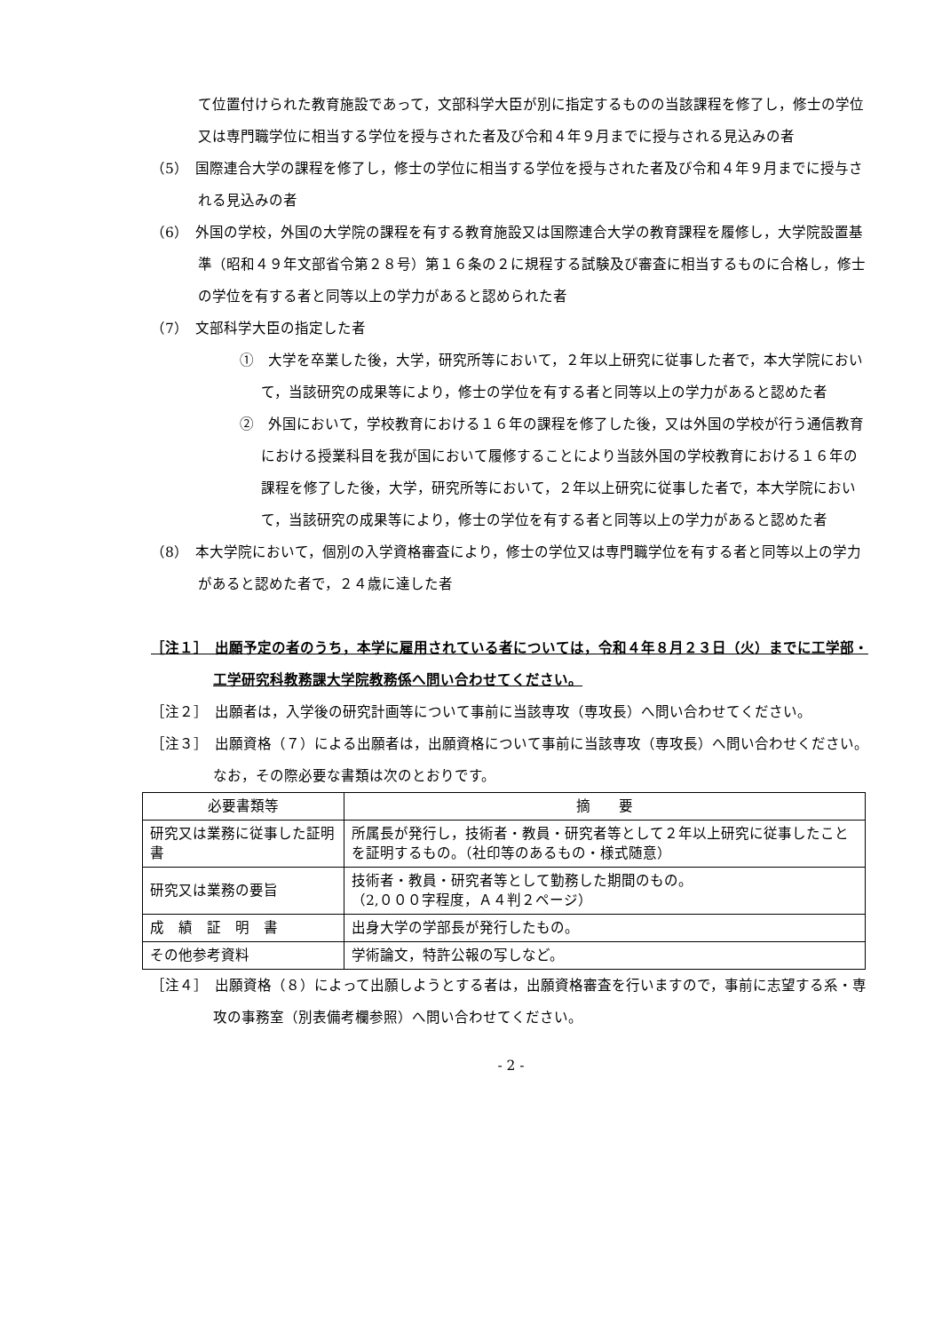て位置付けられた教育施設であって，文部科学大臣が別に指定するものの当該課程を修了し，修士の学位又は専門職学位に相当する学位を授与された者及び令和４年９月までに授与される見込みの者
（5）　国際連合大学の課程を修了し，修士の学位に相当する学位を授与された者及び令和４年９月までに授与される見込みの者
（6）　外国の学校，外国の大学院の課程を有する教育施設又は国際連合大学の教育課程を履修し，大学院設置基準（昭和４９年文部省令第２８号）第１６条の２に規程する試験及び審査に相当するものに合格し，修士の学位を有する者と同等以上の学力があると認められた者
（7）　文部科学大臣の指定した者
①　大学を卒業した後，大学，研究所等において，２年以上研究に従事した者で，本大学院において，当該研究の成果等により，修士の学位を有する者と同等以上の学力があると認めた者
②　外国において，学校教育における１６年の課程を修了した後，又は外国の学校が行う通信教育における授業科目を我が国において履修することにより当該外国の学校教育における１６年の課程を修了した後，大学，研究所等において，２年以上研究に従事した者で，本大学院において，当該研究の成果等により，修士の学位を有する者と同等以上の学力があると認めた者
（8）　本大学院において，個別の入学資格審査により，修士の学位又は専門職学位を有する者と同等以上の学力があると認めた者で，２４歳に達した者
［注１］　出願予定の者のうち，本学に雇用されている者については，令和４年８月２３日（火）までに工学部・工学研究科教務課大学院教務係へ問い合わせてください。
［注２］　出願者は，入学後の研究計画等について事前に当該専攻（専攻長）へ問い合わせてください。
［注３］　出願資格（７）による出願者は，出願資格について事前に当該専攻（専攻長）へ問い合わせください。なお，その際必要な書類は次のとおりです。
| 必要書類等 | 摘 要 |
| --- | --- |
| 研究又は業務に従事した証明書 | 所属長が発行し，技術者・教員・研究者等として２年以上研究に従事したことを証明するもの。（社印等のあるもの・様式随意） |
| 研究又は業務の要旨 | 技術者・教員・研究者等として勤務した期間のもの。 （2,０００字程度，Ａ４判２ページ） |
| 成 績 証 明 書 | 出身大学の学部長が発行したもの。 |
| その他参考資料 | 学術論文，特許公報の写しなど。 |
［注４］　出願資格（８）によって出願しようとする者は，出願資格審査を行いますので，事前に志望する系・専攻の事務室（別表備考欄参照）へ問い合わせてください。
- 2 -